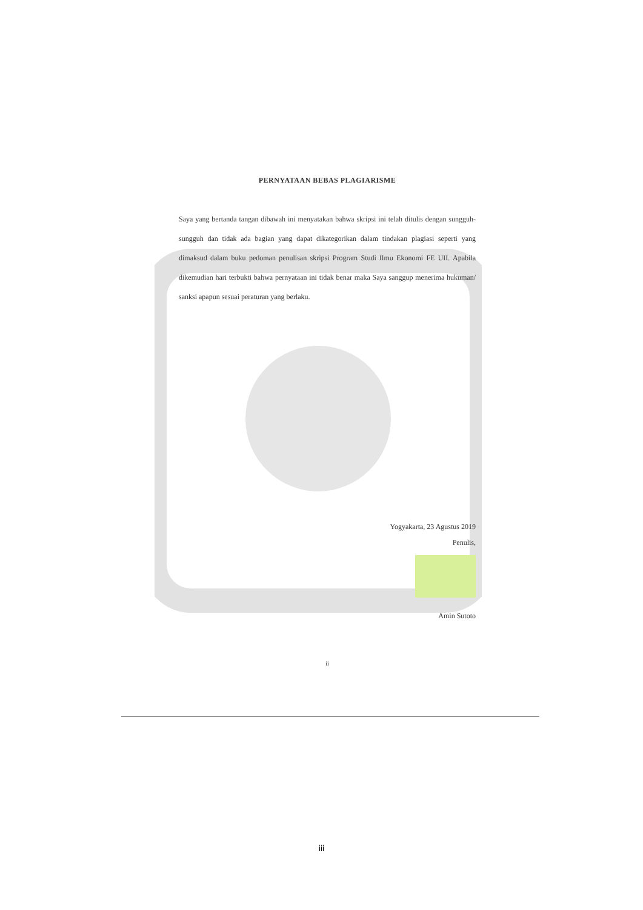PERNYATAAN BEBAS PLAGIARISME
Saya yang bertanda tangan dibawah ini menyatakan bahwa skripsi ini telah ditulis dengan sungguh-sungguh dan tidak ada bagian yang dapat dikategorikan dalam tindakan plagiasi seperti yang dimaksud dalam buku pedoman penulisan skripsi Program Studi Ilmu Ekonomi FE UII. Apabila dikemudian hari terbukti bahwa pernyataan ini tidak benar maka Saya sanggup menerima hukuman/ sanksi apapun sesuai peraturan yang berlaku.
Yogyakarta, 23 Agustus 2019
Penulis,
Amin Sutoto
ii
iii